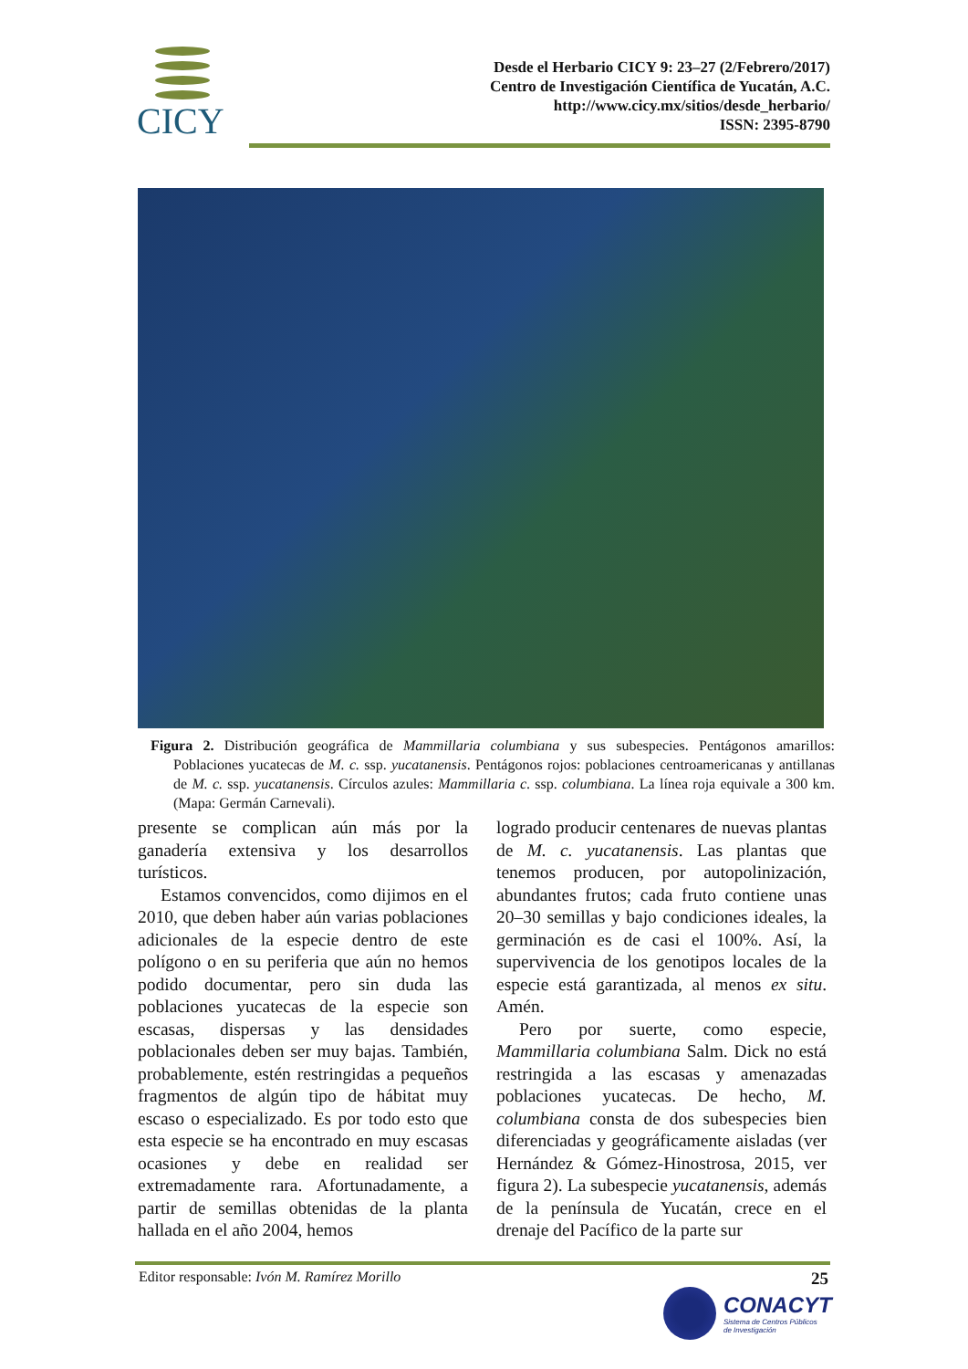CICY
Desde el Herbario CICY 9: 23–27 (2/Febrero/2017)
Centro de Investigación Científica de Yucatán, A.C.
http://www.cicy.mx/sitios/desde_herbario/
ISSN: 2395-8790
Figura 2. Distribución geográfica de Mammillaria columbiana y sus subespecies. Pentágonos amarillos: Poblaciones yucatecas de M. c. ssp. yucatanensis. Pentágonos rojos: poblaciones centroamericanas y antillanas de M. c. ssp. yucatanensis. Círculos azules: Mammillaria c. ssp. columbiana. La línea roja equivale a 300 km. (Mapa: Germán Carnevali).
presente se complican aún más por la ganadería extensiva y los desarrollos turísticos.
Estamos convencidos, como dijimos en el 2010, que deben haber aún varias poblaciones adicionales de la especie dentro de este polígono o en su periferia que aún no hemos podido documentar, pero sin duda las poblaciones yucatecas de la especie son escasas, dispersas y las densidades poblacionales deben ser muy bajas. También, probablemente, estén restringidas a pequeños fragmentos de algún tipo de hábitat muy escaso o especializado. Es por todo esto que esta especie se ha encontrado en muy escasas ocasiones y debe en realidad ser extremadamente rara. Afortunadamente, a partir de semillas obtenidas de la planta hallada en el año 2004, hemos
logrado producir centenares de nuevas plantas de M. c. yucatanensis. Las plantas que tenemos producen, por autopolinización, abundantes frutos; cada fruto contiene unas 20–30 semillas y bajo condiciones ideales, la germinación es de casi el 100%. Así, la supervivencia de los genotipos locales de la especie está garantizada, al menos ex situ. Amén.
Pero por suerte, como especie, Mammillaria columbiana Salm. Dick no está restringida a las escasas y amenazadas poblaciones yucatecas. De hecho, M. columbiana consta de dos subespecies bien diferenciadas y geográficamente aisladas (ver Hernández & Gómez-Hinostrosa, 2015, ver figura 2). La subespecie yucatanensis, además de la península de Yucatán, crece en el drenaje del Pacífico de la parte sur
Editor responsable: Ivón M. Ramírez Morillo 25
CONACYT
Sistema de Centros Públicos
de Investigación